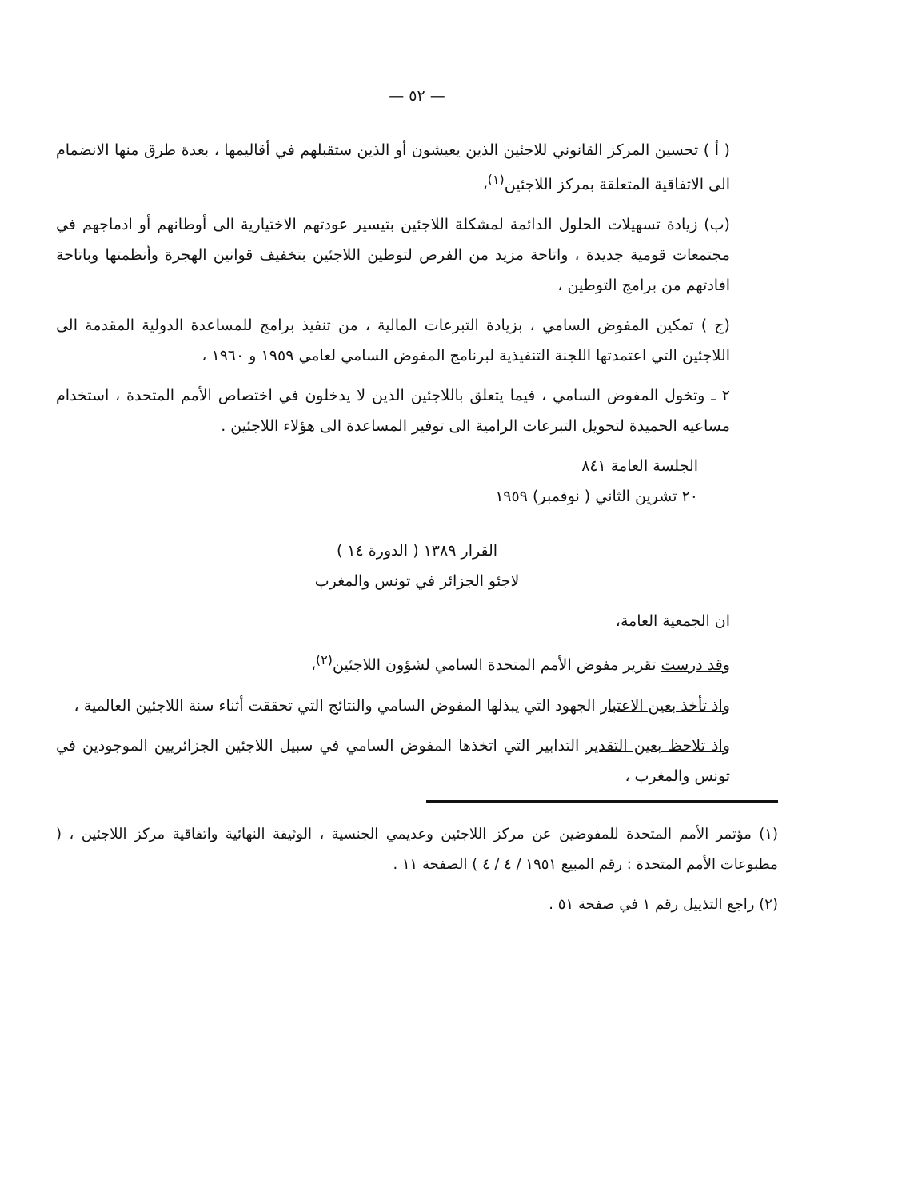— ٥٢ —
( أ ) تحسين المركز القانوني للاجئين الذين يعيشون أو الذين ستقبلهم في أقاليمها ، بعدة طرق منها الانضمام الى الاتفاقية المتعلقة بمركز اللاجئين<sup>(١)</sup>،
(ب) زيادة تسهيلات الحلول الدائمة لمشكلة اللاجئين بتيسير عودتهم الاختيارية الى أوطانهم أو ادماجهم في مجتمعات قومية جديدة ، واتاحة مزيد من الفرص لتوطين اللاجئين بتخفيف قوانين الهجرة وأنظمتها وباتاحة افادتهم من برامج التوطين ،
(ج ) تمكين المفوض السامي ، بزيادة التبرعات المالية ، من تنفيذ برامج للمساعدة الدولية المقدمة الى اللاجئين التي اعتمدتها اللجنة التنفيذية لبرنامج المفوض السامي لعامي ١٩٥٩ و ١٩٦٠ ،
٢ ـ وتخول المفوض السامي ، فيما يتعلق باللاجئين الذين لا يدخلون في اختصاص الأمم المتحدة ، استخدام مساعيه الحميدة لتحويل التبرعات الرامية الى توفير المساعدة الى هؤلاء اللاجئين .
الجلسة العامة ٨٤١
٢٠ تشرين الثاني ( نوفمبر) ١٩٥٩
القرار ١٣٨٩ ( الدورة ١٤ )
لاجئو الجزائر في تونس والمغرب
ان الجمعية العامة،
وقد درست تقرير مفوض الأمم المتحدة السامي لشؤون اللاجئين<sup>(٢)</sup>،
واذ تأخذ بعين الاعتبار الجهود التي يبذلها المفوض السامي والنتائج التي تحققت أثناء سنة اللاجئين العالمية ،
واذ تلاحظ بعين التقدير التدابير التي اتخذها المفوض السامي في سبيل اللاجئين الجزائريين الموجودين في تونس والمغرب ،
(١) مؤتمر الأمم المتحدة للمفوضين عن مركز اللاجئين وعديمي الجنسية ، الوثيقة النهائية واتفاقية مركز اللاجئين ، ( مطبوعات الأمم المتحدة : رقم المبيع ١٩٥١ / ٤ / ٤ ) الصفحة ١١ .
(٢) راجع التذييل رقم ١ في صفحة ٥١ .